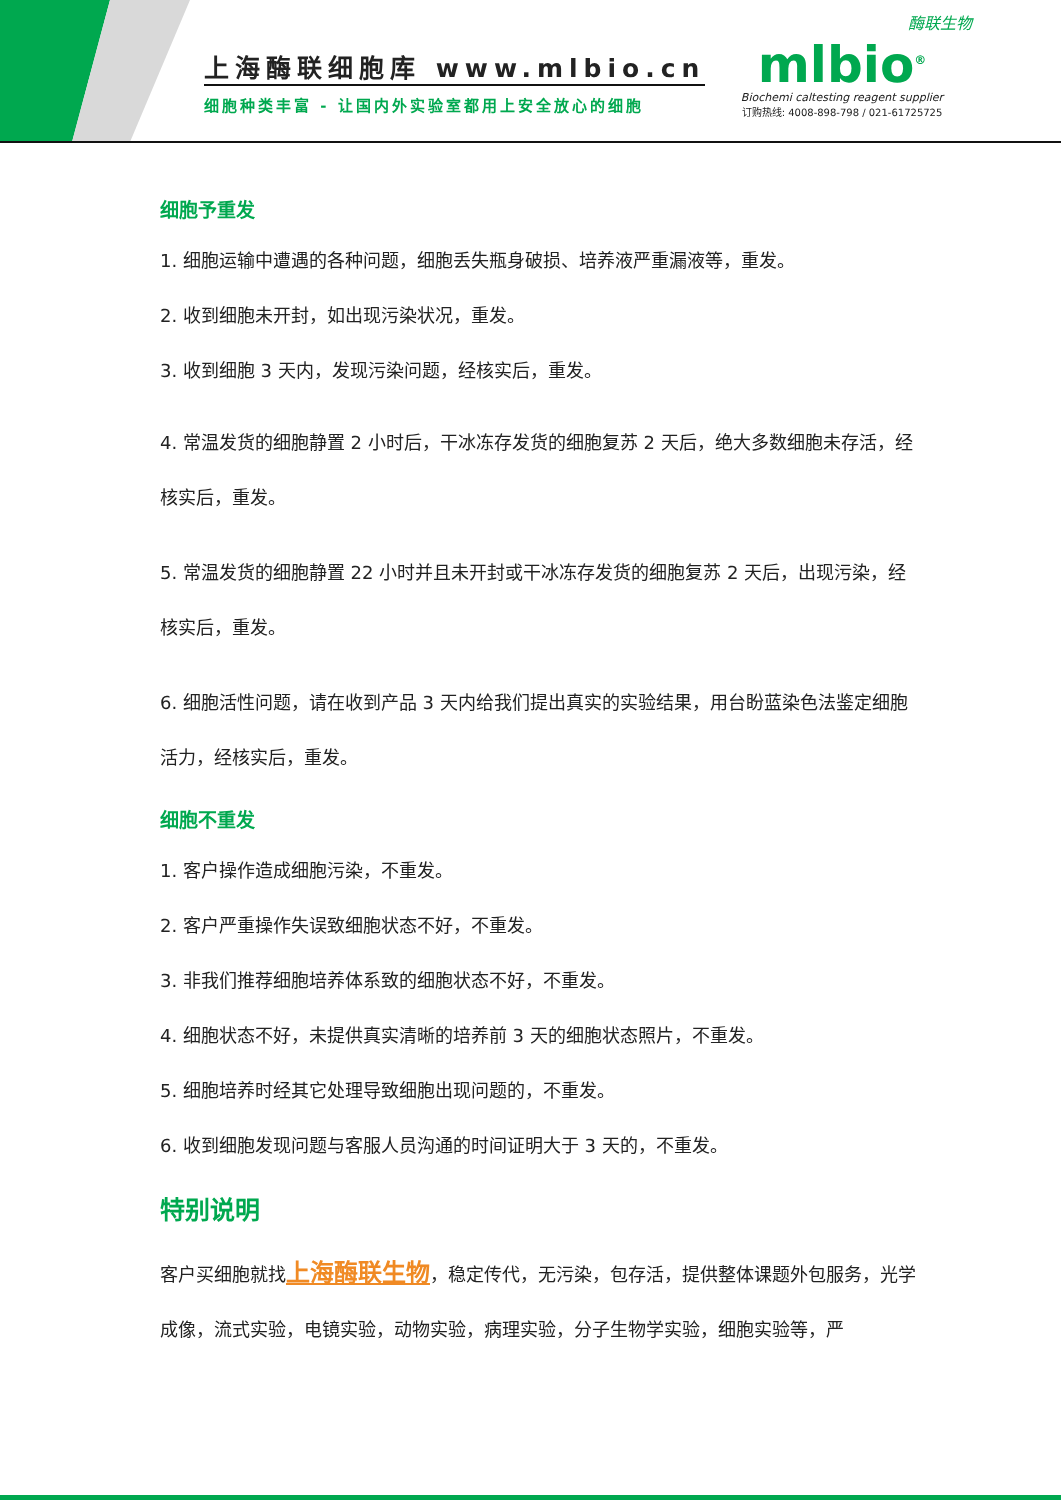上海酶联细胞库 www.mlbio.cn
细胞种类丰富 - 让国内外实验室都用上安全放心的细胞
酶联生物
mlbio<sup>®</sup>
Biochemi caltesting reagent supplier
订购热线: 4008-898-798 / 021-61725725
细胞予重发
1. 细胞运输中遭遇的各种问题，细胞丢失瓶身破损、培养液严重漏液等，重发。
2. 收到细胞未开封，如出现污染状况，重发。
3. 收到细胞 3 天内，发现污染问题，经核实后，重发。
4. 常温发货的细胞静置 2 小时后，干冰冻存发货的细胞复苏 2 天后，绝大多数细胞未存活，经核实后，重发。
5. 常温发货的细胞静置 22 小时并且未开封或干冰冻存发货的细胞复苏 2 天后，出现污染，经核实后，重发。
6. 细胞活性问题，请在收到产品 3 天内给我们提出真实的实验结果，用台盼蓝染色法鉴定细胞活力，经核实后，重发。
细胞不重发
1. 客户操作造成细胞污染，不重发。
2. 客户严重操作失误致细胞状态不好，不重发。
3. 非我们推荐细胞培养体系致的细胞状态不好，不重发。
4. 细胞状态不好，未提供真实清晰的培养前 3 天的细胞状态照片，不重发。
5. 细胞培养时经其它处理导致细胞出现问题的，不重发。
6. 收到细胞发现问题与客服人员沟通的时间证明大于 3 天的，不重发。
特别说明
客户买细胞就找上海酶联生物，稳定传代，无污染，包存活，提供整体课题外包服务，光学成像，流式实验，电镜实验，动物实验，病理实验，分子生物学实验，细胞实验等，严